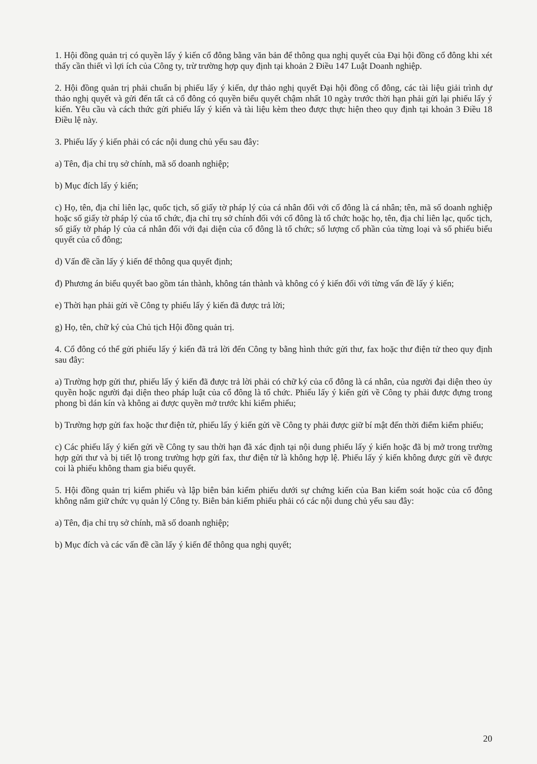1. Hội đồng quản trị có quyền lấy ý kiến cổ đông bằng văn bản để thông qua nghị quyết của Đại hội đồng cổ đông khi xét thấy cần thiết vì lợi ích của Công ty, trừ trường hợp quy định tại khoản 2 Điều 147 Luật Doanh nghiệp.
2. Hội đồng quản trị phải chuẩn bị phiếu lấy ý kiến, dự thảo nghị quyết Đại hội đồng cổ đông, các tài liệu giải trình dự thảo nghị quyết và gửi đến tất cả cổ đông có quyền biểu quyết chậm nhất 10 ngày trước thời hạn phải gửi lại phiếu lấy ý kiến. Yêu cầu và cách thức gửi phiếu lấy ý kiến và tài liệu kèm theo được thực hiện theo quy định tại khoản 3 Điều 18 Điều lệ này.
3. Phiếu lấy ý kiến phải có các nội dung chủ yếu sau đây:
a) Tên, địa chỉ trụ sở chính, mã số doanh nghiệp;
b) Mục đích lấy ý kiến;
c) Họ, tên, địa chỉ liên lạc, quốc tịch, số giấy tờ pháp lý của cá nhân đối với cổ đông là cá nhân; tên, mã số doanh nghiệp hoặc số giấy tờ pháp lý của tổ chức, địa chỉ trụ sở chính đối với cổ đông là tổ chức hoặc họ, tên, địa chỉ liên lạc, quốc tịch, số giấy tờ pháp lý của cá nhân đối với đại diện của cổ đông là tổ chức; số lượng cổ phần của từng loại và số phiếu biểu quyết của cổ đông;
d) Vấn đề cần lấy ý kiến để thông qua quyết định;
đ) Phương án biểu quyết bao gồm tán thành, không tán thành và không có ý kiến đối với từng vấn đề lấy ý kiến;
e) Thời hạn phải gửi về Công ty phiếu lấy ý kiến đã được trả lời;
g) Họ, tên, chữ ký của Chủ tịch Hội đồng quản trị.
4. Cổ đông có thể gửi phiếu lấy ý kiến đã trả lời đến Công ty bằng hình thức gửi thư, fax hoặc thư điện tử theo quy định sau đây:
a) Trường hợp gửi thư, phiếu lấy ý kiến đã được trả lời phải có chữ ký của cổ đông là cá nhân, của người đại diện theo ủy quyền hoặc người đại diện theo pháp luật của cổ đông là tổ chức. Phiếu lấy ý kiến gửi về Công ty phải được đựng trong phong bì dán kín và không ai được quyền mở trước khi kiểm phiếu;
b) Trường hợp gửi fax hoặc thư điện tử, phiếu lấy ý kiến gửi về Công ty phải được giữ bí mật đến thời điểm kiểm phiếu;
c) Các phiếu lấy ý kiến gửi về Công ty sau thời hạn đã xác định tại nội dung phiếu lấy ý kiến hoặc đã bị mở trong trường hợp gửi thư và bị tiết lộ trong trường hợp gửi fax, thư điện tử là không hợp lệ. Phiếu lấy ý kiến không được gửi về được coi là phiếu không tham gia biểu quyết.
5. Hội đồng quản trị kiểm phiếu và lập biên bản kiểm phiếu dưới sự chứng kiến của Ban kiểm soát hoặc của cổ đông không nắm giữ chức vụ quản lý Công ty. Biên bản kiểm phiếu phải có các nội dung chủ yếu sau đây:
a) Tên, địa chỉ trụ sở chính, mã số doanh nghiệp;
b) Mục đích và các vấn đề cần lấy ý kiến để thông qua nghị quyết;
20